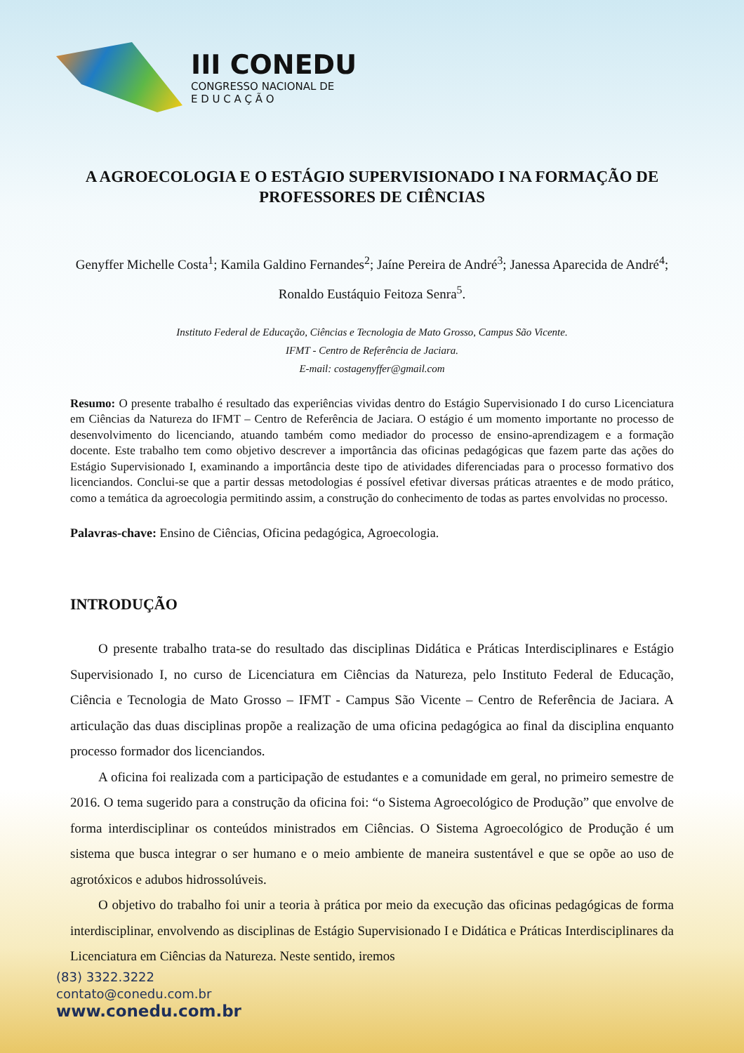III CONEDU
CONGRESSO NACIONAL DE
E D U C A Ç Ã O
A AGROECOLOGIA E O ESTÁGIO SUPERVISIONADO I NA FORMAÇÃO DE PROFESSORES DE CIÊNCIAS
Genyffer Michelle Costa<sup>1</sup>; Kamila Galdino Fernandes<sup>2</sup>; Jaíne Pereira de André<sup>3</sup>; Janessa Aparecida de André<sup>4</sup>; Ronaldo Eustáquio Feitoza Senra<sup>5</sup>.
Instituto Federal de Educação, Ciências e Tecnologia de Mato Grosso, Campus São Vicente.
IFMT - Centro de Referência de Jaciara.
E-mail: costagenyffer@gmail.com
Resumo: O presente trabalho é resultado das experiências vividas dentro do Estágio Supervisionado I do curso Licenciatura em Ciências da Natureza do IFMT – Centro de Referência de Jaciara. O estágio é um momento importante no processo de desenvolvimento do licenciando, atuando também como mediador do processo de ensino-aprendizagem e a formação docente. Este trabalho tem como objetivo descrever a importância das oficinas pedagógicas que fazem parte das ações do Estágio Supervisionado I, examinando a importância deste tipo de atividades diferenciadas para o processo formativo dos licenciandos. Conclui-se que a partir dessas metodologias é possível efetivar diversas práticas atraentes e de modo prático, como a temática da agroecologia permitindo assim, a construção do conhecimento de todas as partes envolvidas no processo.
Palavras-chave: Ensino de Ciências, Oficina pedagógica, Agroecologia.
INTRODUÇÃO
O presente trabalho trata-se do resultado das disciplinas Didática e Práticas Interdisciplinares e Estágio Supervisionado I, no curso de Licenciatura em Ciências da Natureza, pelo Instituto Federal de Educação, Ciência e Tecnologia de Mato Grosso – IFMT - Campus São Vicente – Centro de Referência de Jaciara. A articulação das duas disciplinas propõe a realização de uma oficina pedagógica ao final da disciplina enquanto processo formador dos licenciandos.
A oficina foi realizada com a participação de estudantes e a comunidade em geral, no primeiro semestre de 2016. O tema sugerido para a construção da oficina foi: “o Sistema Agroecológico de Produção” que envolve de forma interdisciplinar os conteúdos ministrados em Ciências. O Sistema Agroecológico de Produção é um sistema que busca integrar o ser humano e o meio ambiente de maneira sustentável e que se opõe ao uso de agrotóxicos e adubos hidrossolúveis.
O objetivo do trabalho foi unir a teoria à prática por meio da execução das oficinas pedagógicas de forma interdisciplinar, envolvendo as disciplinas de Estágio Supervisionado I e Didática e Práticas Interdisciplinares da Licenciatura em Ciências da Natureza. Neste sentido, iremos
(83) 3322.3222
contato@conedu.com.br
www.conedu.com.br